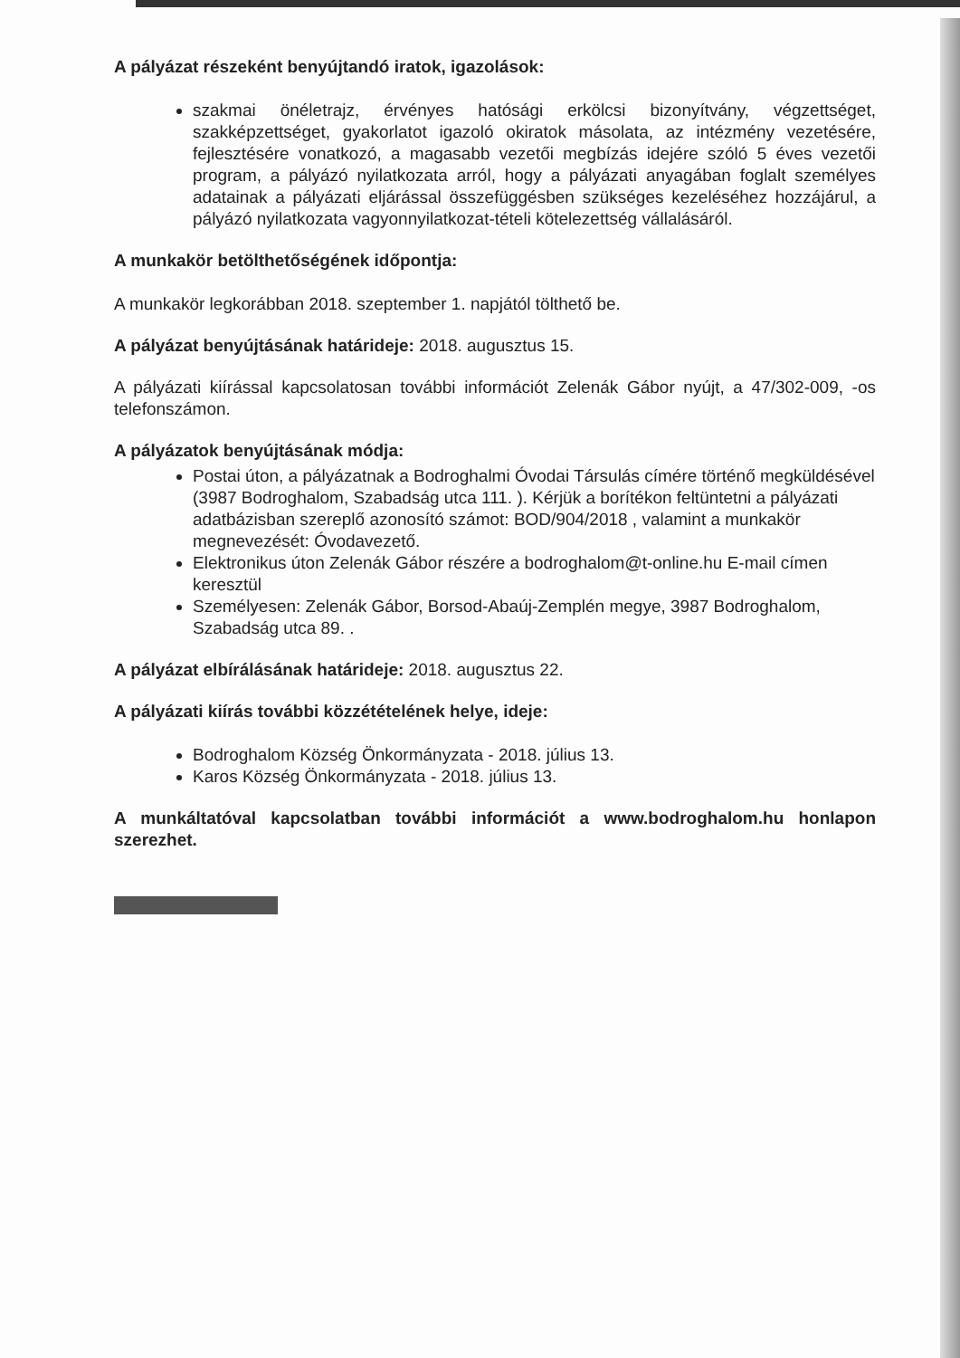A pályázat részeként benyújtandó iratok, igazolások:
szakmai önéletrajz, érvényes hatósági erkölcsi bizonyítvány, végzettséget, szakképzettséget, gyakorlatot igazoló okiratok másolata, az intézmény vezetésére, fejlesztésére vonatkozó, a magasabb vezetői megbízás idejére szóló 5 éves vezetői program, a pályázó nyilatkozata arról, hogy a pályázati anyagában foglalt személyes adatainak a pályázati eljárással összefüggésben szükséges kezeléséhez hozzájárul, a pályázó nyilatkozata vagyonnyilatkozat-tételi kötelezettség vállalásáról.
A munkakör betölthetőségének időpontja:
A munkakör legkorábban 2018. szeptember 1. napjától tölthető be.
A pályázat benyújtásának határideje: 2018. augusztus 15.
A pályázati kiírással kapcsolatosan további információt Zelenák Gábor nyújt, a 47/302-009, -os telefonszámon.
A pályázatok benyújtásának módja:
Postai úton, a pályázatnak a Bodroghalmi Óvodai Társulás címére történő megküldésével (3987 Bodroghalom, Szabadság utca 111. ). Kérjük a borítékon feltüntetni a pályázati adatbázisban szereplő azonosító számot: BOD/904/2018 , valamint a munkakör megnevezését: Óvodavezető.
Elektronikus úton Zelenák Gábor részére a bodroghalom@t-online.hu E-mail címen keresztül
Személyesen: Zelenák Gábor, Borsod-Abaúj-Zemplén megye, 3987 Bodroghalom, Szabadság utca 89. .
A pályázat elbírálásának határideje: 2018. augusztus 22.
A pályázati kiírás további közzétételének helye, ideje:
Bodroghalom Község Önkormányzata - 2018. július 13.
Karos Község Önkormányzata - 2018. július 13.
A munkáltatóval kapcsolatban további információt a www.bodroghalom.hu honlapon szerezhet.